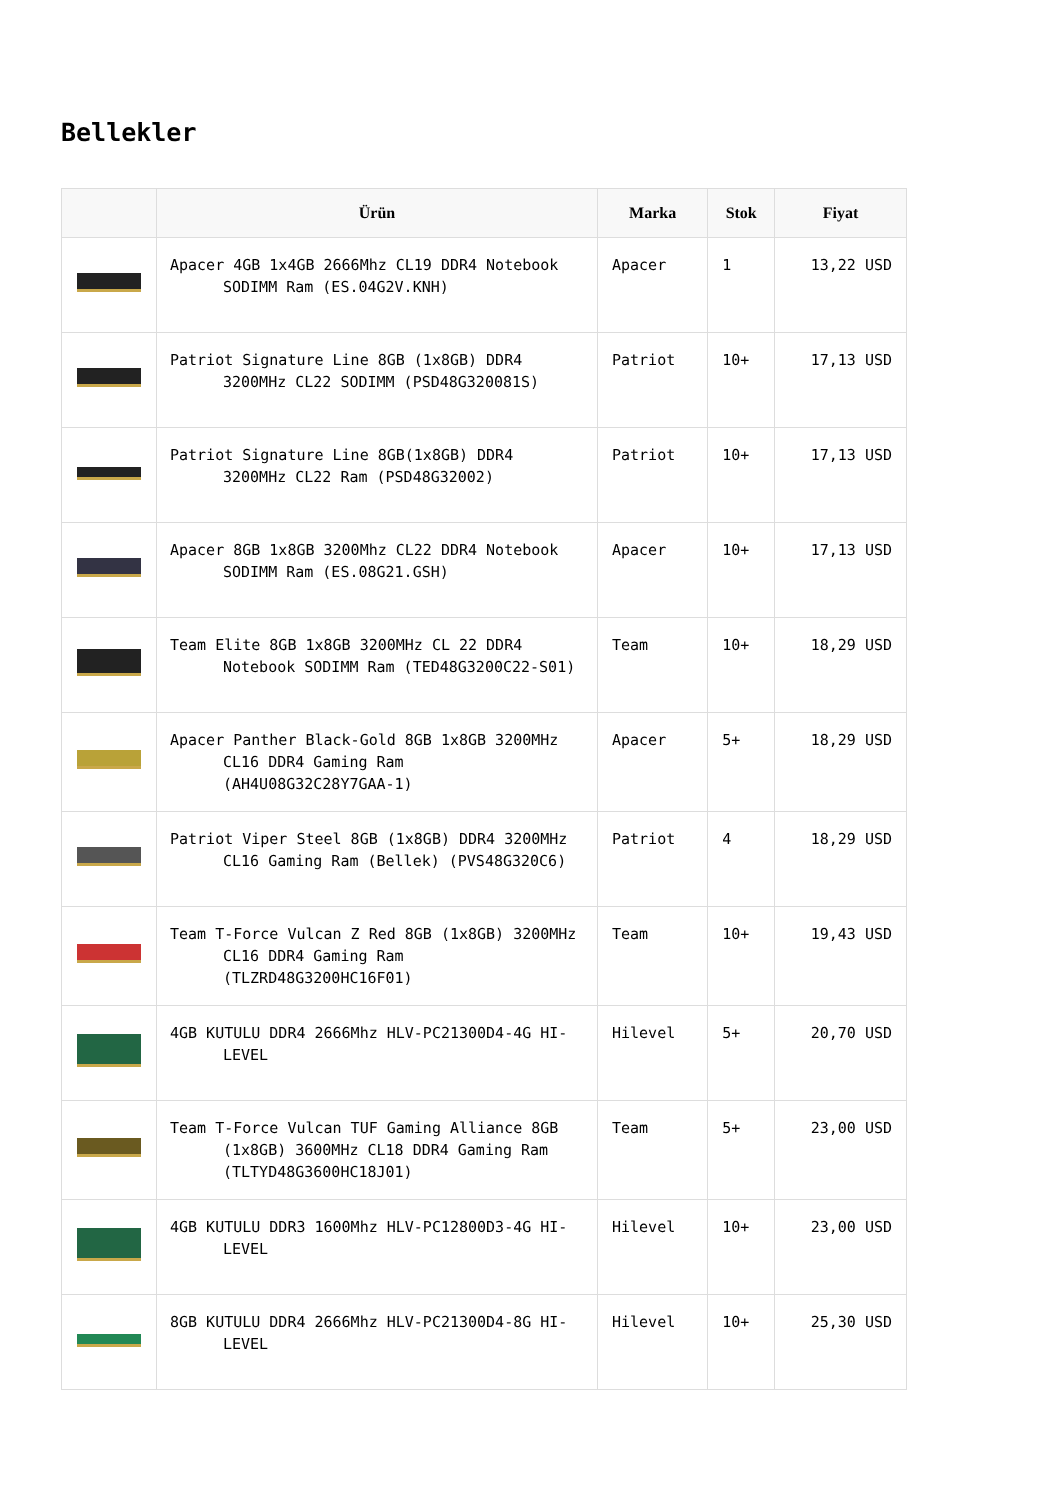Bellekler
| | Ürün | Marka | Stok | Fiyat |
| --- | --- | --- | --- | --- |
| | Apacer 4GB 1x4GB 2666Mhz CL19 DDR4 Notebook SODIMM Ram (ES.04G2V.KNH) | Apacer | 1 | 13,22 USD |
| | Patriot Signature Line 8GB (1x8GB) DDR4 3200MHz CL22 SODIMM (PSD48G320081S) | Patriot | 10+ | 17,13 USD |
| | Patriot Signature Line 8GB(1x8GB) DDR4 3200MHz CL22 Ram (PSD48G32002) | Patriot | 10+ | 17,13 USD |
| | Apacer 8GB 1x8GB 3200Mhz CL22 DDR4 Notebook SODIMM Ram (ES.08G21.GSH) | Apacer | 10+ | 17,13 USD |
| | Team Elite 8GB 1x8GB 3200MHz CL 22 DDR4 Notebook SODIMM Ram (TED48G3200C22-S01) | Team | 10+ | 18,29 USD |
| | Apacer Panther Black-Gold 8GB 1x8GB 3200MHz CL16 DDR4 Gaming Ram (AH4U08G32C28Y7GAA-1) | Apacer | 5+ | 18,29 USD |
| | Patriot Viper Steel 8GB (1x8GB) DDR4 3200MHz CL16 Gaming Ram (Bellek) (PVS48G320C6) | Patriot | 4 | 18,29 USD |
| | Team T-Force Vulcan Z Red 8GB (1x8GB) 3200MHz CL16 DDR4 Gaming Ram (TLZRD48G3200HC16F01) | Team | 10+ | 19,43 USD |
| | 4GB KUTULU DDR4 2666Mhz HLV-PC21300D4-4G HI-LEVEL | Hilevel | 5+ | 20,70 USD |
| | Team T-Force Vulcan TUF Gaming Alliance 8GB (1x8GB) 3600MHz CL18 DDR4 Gaming Ram (TLTYD48G3600HC18J01) | Team | 5+ | 23,00 USD |
| | 4GB KUTULU DDR3 1600Mhz HLV-PC12800D3-4G HI-LEVEL | Hilevel | 10+ | 23,00 USD |
| | 8GB KUTULU DDR4 2666Mhz HLV-PC21300D4-8G HI-LEVEL | Hilevel | 10+ | 25,30 USD |